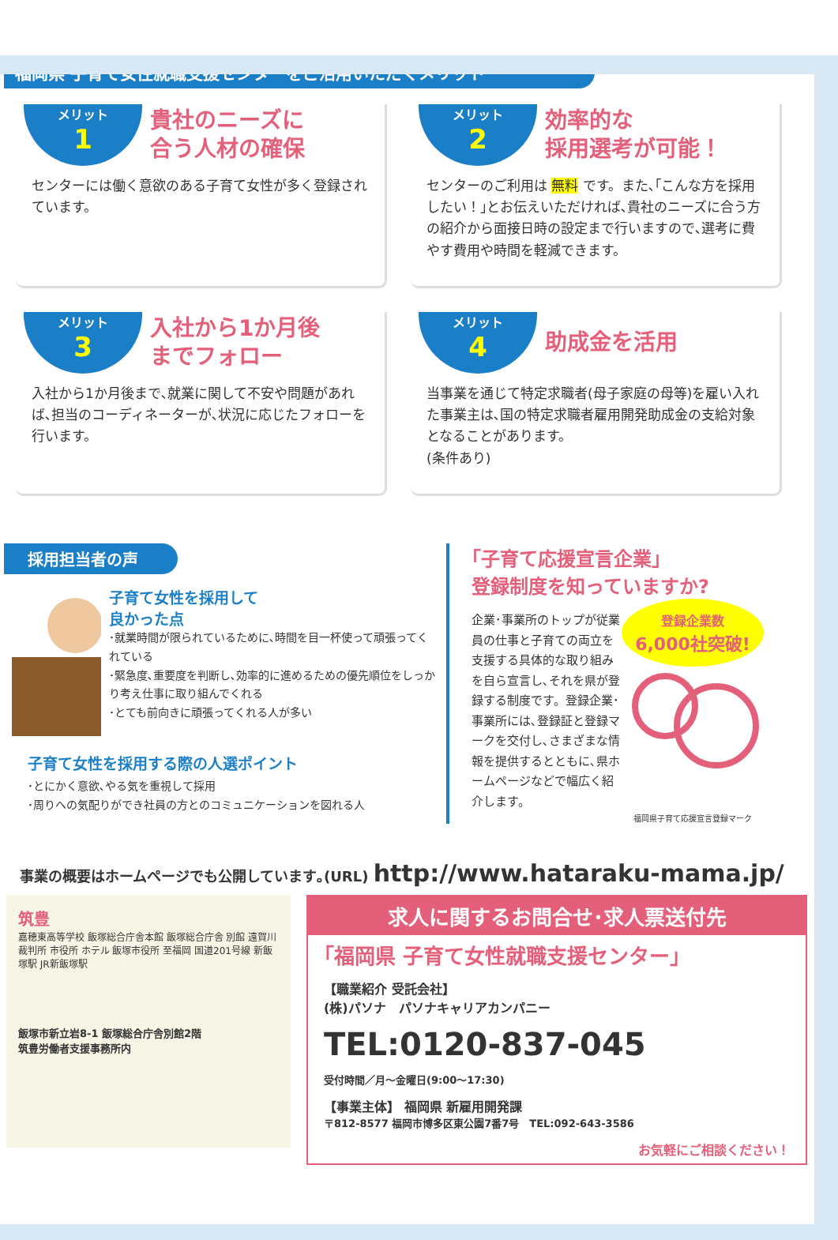福岡県 子育て女性就職支援センターをご活用いただくメリット
メリット
1
貴社のニーズに
合う人材の確保
センターには働く意欲のある子育て女性が多く登録されています。
メリット
2
効率的な
採用選考が可能！
センターのご利用は 無料 です。また､｢こんな方を採用したい！｣とお伝えいただければ､貴社のニーズに合う方の紹介から面接日時の設定まで行いますので､選考に費やす費用や時間を軽減できます。
メリット
3
入社から1か月後
までフォロー
入社から1か月後まで､就業に関して不安や問題があれば､担当のコーディネーターが､状況に応じたフォローを行います。
メリット
4
助成金を活用
当事業を通じて特定求職者(母子家庭の母等)を雇い入れた事業主は､国の特定求職者雇用開発助成金の支給対象となることがあります。
(条件あり)
採用担当者の声
子育て女性を採用して
良かった点
･就業時間が限られているために､時間を目一杯使って頑張ってくれている
･緊急度､重要度を判断し､効率的に進めるための優先順位をしっかり考え仕事に取り組んでくれる
･とても前向きに頑張ってくれる人が多い
子育て女性を採用する際の人選ポイント
･とにかく意欲､やる気を重視して採用
･周りへの気配りができ社員の方とのコミュニケーションを図れる人
｢子育て応援宣言企業｣
登録制度を知っていますか?
企業･事業所のトップが従業員の仕事と子育ての両立を支援する具体的な取り組みを自ら宣言し､それを県が登録する制度です。登録企業･事業所には､登録証と登録マークを交付し､さまざまな情報を提供するとともに､県ホームページなどで幅広く紹介します。
登録企業数
6,000社突破!
福岡県子育て応援宣言登録マーク
事業の概要はホームページでも公開しています｡(URL) http://www.hataraku-mama.jp/
筑豊
嘉穂東高等学校 飯塚総合庁舎本館 飯塚総合庁舎 別館 遠賀川 裁判所 市役所 ホテル 飯塚市役所 至福岡 国道201号線 新飯塚駅 JR新飯塚駅
飯塚市新立岩8-1 飯塚総合庁舎別館2階
筑豊労働者支援事務所内
求人に関するお問合せ･求人票送付先
｢福岡県 子育て女性就職支援センター｣
【職業紹介 受託会社】
(株)パソナ　パソナキャリアカンパニー
TEL:0120-837-045
受付時間／月～金曜日(9:00～17:30)
【事業主体】 福岡県 新雇用開発課
〒812-8577 福岡市博多区東公園7番7号　TEL:092-643-3586
お気軽にご相談ください！